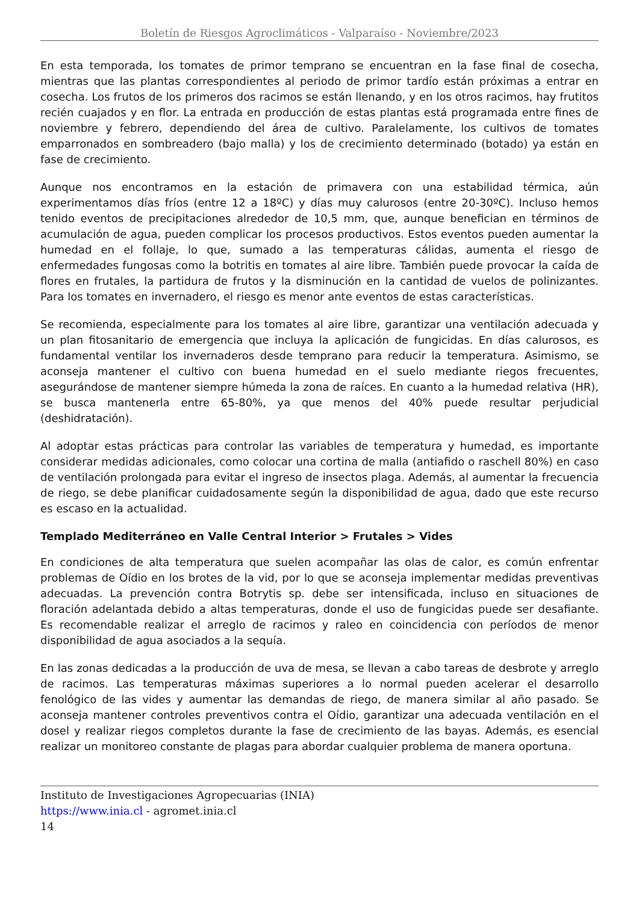Boletín de Riesgos Agroclimáticos - Valparaíso - Noviembre/2023
En esta temporada, los tomates de primor temprano se encuentran en la fase final de cosecha, mientras que las plantas correspondientes al periodo de primor tardío están próximas a entrar en cosecha. Los frutos de los primeros dos racimos se están llenando, y en los otros racimos, hay frutitos recién cuajados y en flor. La entrada en producción de estas plantas está programada entre fines de noviembre y febrero, dependiendo del área de cultivo. Paralelamente, los cultivos de tomates emparronados en sombreadero (bajo malla) y los de crecimiento determinado (botado) ya están en fase de crecimiento.
Aunque nos encontramos en la estación de primavera con una estabilidad térmica, aún experimentamos días fríos (entre 12 a 18ºC) y días muy calurosos (entre 20-30ºC). Incluso hemos tenido eventos de precipitaciones alrededor de 10,5 mm, que, aunque benefician en términos de acumulación de agua, pueden complicar los procesos productivos. Estos eventos pueden aumentar la humedad en el follaje, lo que, sumado a las temperaturas cálidas, aumenta el riesgo de enfermedades fungosas como la botritis en tomates al aire libre. También puede provocar la caída de flores en frutales, la partidura de frutos y la disminución en la cantidad de vuelos de polinizantes. Para los tomates en invernadero, el riesgo es menor ante eventos de estas características.
Se recomienda, especialmente para los tomates al aire libre, garantizar una ventilación adecuada y un plan fitosanitario de emergencia que incluya la aplicación de fungicidas. En días calurosos, es fundamental ventilar los invernaderos desde temprano para reducir la temperatura. Asimismo, se aconseja mantener el cultivo con buena humedad en el suelo mediante riegos frecuentes, asegurándose de mantener siempre húmeda la zona de raíces. En cuanto a la humedad relativa (HR), se busca mantenerla entre 65-80%, ya que menos del 40% puede resultar perjudicial (deshidratación).
Al adoptar estas prácticas para controlar las variables de temperatura y humedad, es importante considerar medidas adicionales, como colocar una cortina de malla (antiafido o raschell 80%) en caso de ventilación prolongada para evitar el ingreso de insectos plaga. Además, al aumentar la frecuencia de riego, se debe planificar cuidadosamente según la disponibilidad de agua, dado que este recurso es escaso en la actualidad.
Templado Mediterráneo en Valle Central Interior > Frutales > Vides
En condiciones de alta temperatura que suelen acompañar las olas de calor, es común enfrentar problemas de Oídio en los brotes de la vid, por lo que se aconseja implementar medidas preventivas adecuadas. La prevención contra Botrytis sp. debe ser intensificada, incluso en situaciones de floración adelantada debido a altas temperaturas, donde el uso de fungicidas puede ser desafiante. Es recomendable realizar el arreglo de racimos y raleo en coincidencia con períodos de menor disponibilidad de agua asociados a la sequía.
En las zonas dedicadas a la producción de uva de mesa, se llevan a cabo tareas de desbrote y arreglo de racimos. Las temperaturas máximas superiores a lo normal pueden acelerar el desarrollo fenológico de las vides y aumentar las demandas de riego, de manera similar al año pasado. Se aconseja mantener controles preventivos contra el Oídio, garantizar una adecuada ventilación en el dosel y realizar riegos completos durante la fase de crecimiento de las bayas. Además, es esencial realizar un monitoreo constante de plagas para abordar cualquier problema de manera oportuna.
Instituto de Investigaciones Agropecuarias (INIA)
https://www.inia.cl - agromet.inia.cl
14